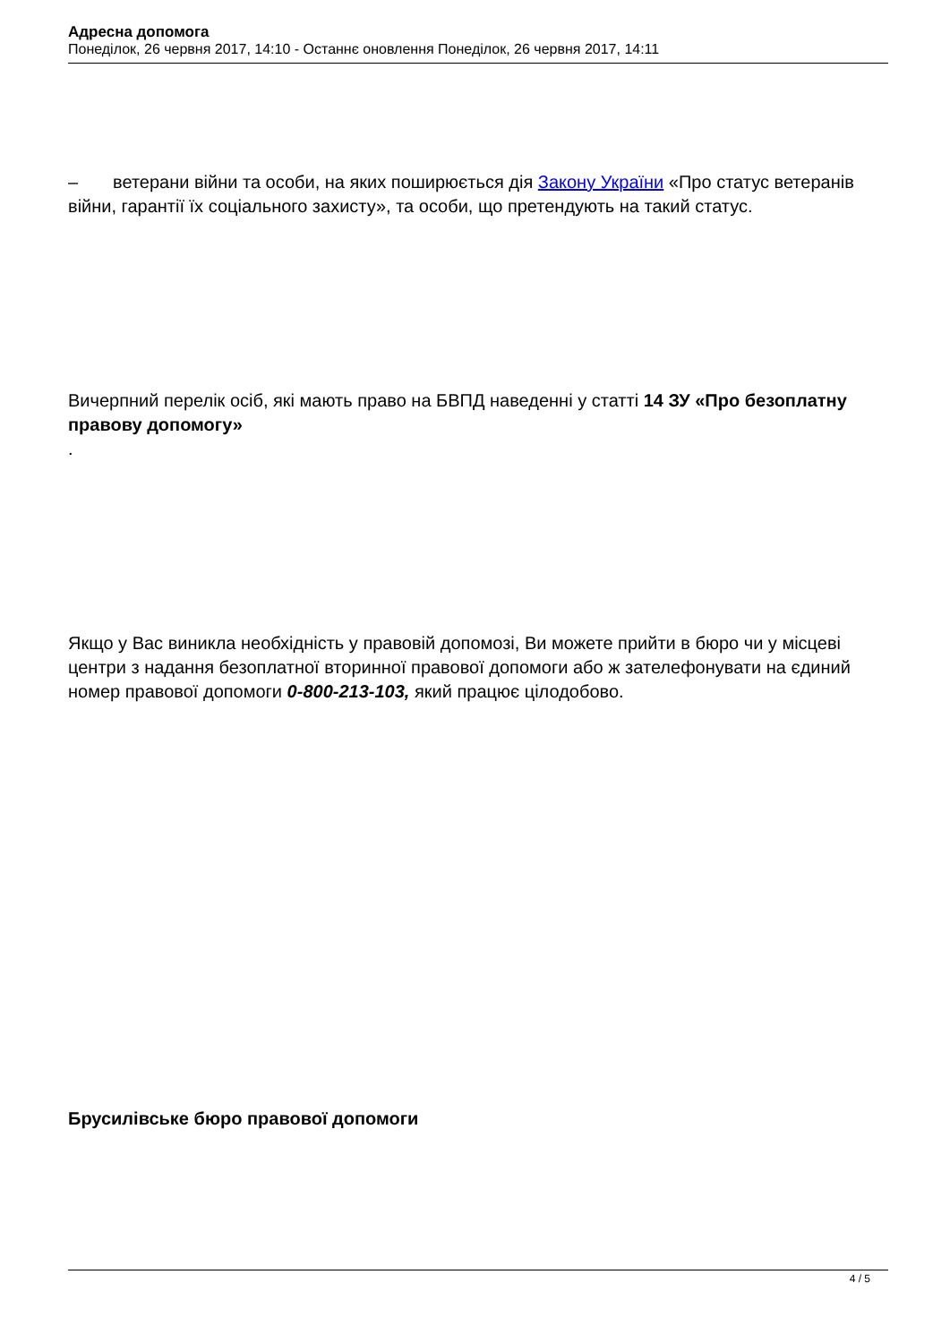Адресна допомога
Понеділок, 26 червня 2017, 14:10 - Останнє оновлення Понеділок, 26 червня 2017, 14:11
– ветерани війни та особи, на яких поширюється дія Закону України «Про статус ветеранів війни, гарантії їх соціального захисту», та особи, що претендують на такий статус.
Вичерпний перелік осіб, які мають право на БВПД наведенні у статті 14 ЗУ «Про безоплатну правову допомогу»
.
Якщо у Вас виникла необхідність у правовій допомозі, Ви можете прийти в бюро чи у місцеві центри з надання безоплатної вторинної правової допомоги або ж зателефонувати на єдиний номер правової допомоги 0-800-213-103, який працює цілодобово.
Брусилівське бюро правової допомоги
4 / 5